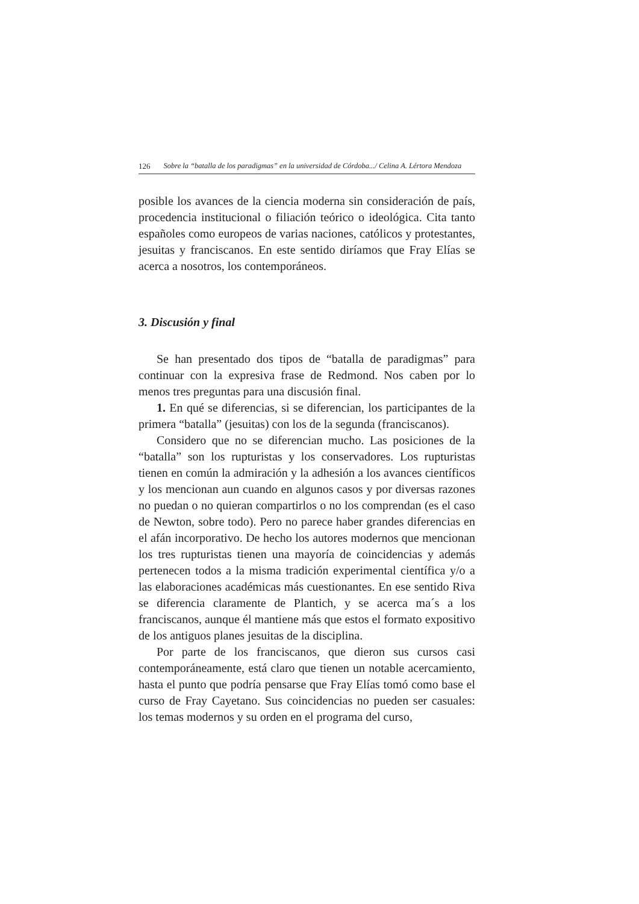126 Sobre la “batalla de los paradigmas” en la universidad de Córdoba.../ Celina A. Lértora Mendoza
posible los avances de la ciencia moderna sin consideración de país, procedencia institucional o filiación teórico o ideológica. Cita tanto españoles como europeos de varias naciones, católicos y protestantes, jesuitas y franciscanos. En este sentido diríamos que Fray Elías se acerca a nosotros, los contemporáneos.
3. Discusión y final
Se han presentado dos tipos de “batalla de paradigmas” para continuar con la expresiva frase de Redmond. Nos caben por lo menos tres preguntas para una discusión final.
1. En qué se diferencias, si se diferencian, los participantes de la primera “batalla” (jesuitas) con los de la segunda (franciscanos).
Considero que no se diferencian mucho. Las posiciones de la “batalla” son los rupturistas y los conservadores. Los rupturistas tienen en común la admiración y la adhesión a los avances científicos y los mencionan aun cuando en algunos casos y por diversas razones no puedan o no quieran compartirlos o no los comprendan (es el caso de Newton, sobre todo). Pero no parece haber grandes diferencias en el afán incorporativo. De hecho los autores modernos que mencionan los tres rupturistas tienen una mayoría de coincidencias y además pertenecen todos a la misma tradición experimental científica y/o a las elaboraciones académicas más cuestionantes. En ese sentido Riva se diferencia claramente de Plantich, y se acerca ma´s a los franciscanos, aunque él mantiene más que estos el formato expositivo de los antiguos planes jesuitas de la disciplina.
Por parte de los franciscanos, que dieron sus cursos casi contemporáneamente, está claro que tienen un notable acercamiento, hasta el punto que podría pensarse que Fray Elías tomó como base el curso de Fray Cayetano. Sus coincidencias no pueden ser casuales: los temas modernos y su orden en el programa del curso,